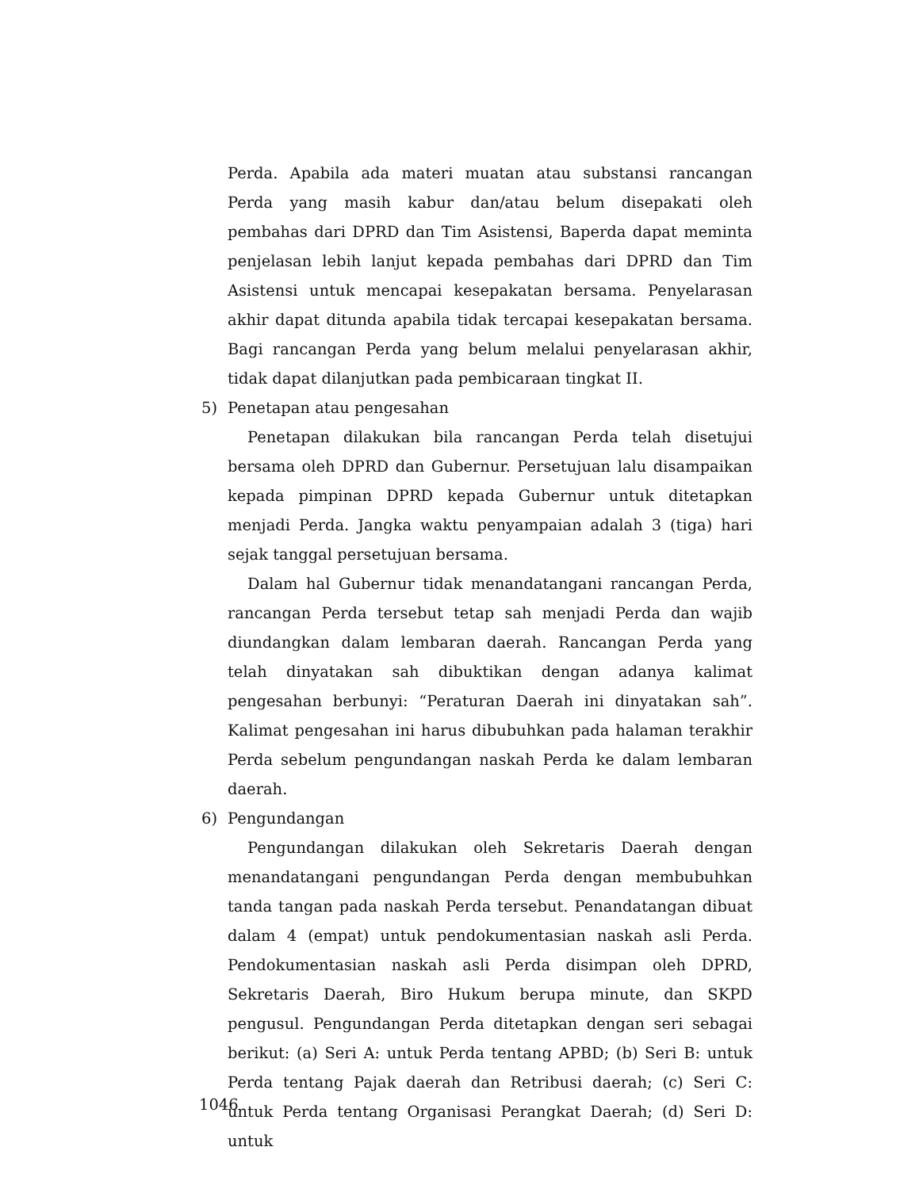Perda. Apabila ada materi muatan atau substansi rancangan Perda yang masih kabur dan/atau belum disepakati oleh pembahas dari DPRD dan Tim Asistensi, Baperda dapat meminta penjelasan lebih lanjut kepada pembahas dari DPRD dan Tim Asistensi untuk mencapai kesepakatan bersama. Penyelarasan akhir dapat ditunda apabila tidak tercapai kesepakatan bersama. Bagi rancangan Perda yang belum melalui penyelarasan akhir, tidak dapat dilanjutkan pada pembicaraan tingkat II.
5) Penetapan atau pengesahan
Penetapan dilakukan bila rancangan Perda telah disetujui bersama oleh DPRD dan Gubernur. Persetujuan lalu disampaikan kepada pimpinan DPRD kepada Gubernur untuk ditetapkan menjadi Perda. Jangka waktu penyampaian adalah 3 (tiga) hari sejak tanggal persetujuan bersama.
Dalam hal Gubernur tidak menandatangani rancangan Perda, rancangan Perda tersebut tetap sah menjadi Perda dan wajib diundangkan dalam lembaran daerah. Rancangan Perda yang telah dinyatakan sah dibuktikan dengan adanya kalimat pengesahan berbunyi: “Peraturan Daerah ini dinyatakan sah”. Kalimat pengesahan ini harus dibubuhkan pada halaman terakhir Perda sebelum pengundangan naskah Perda ke dalam lembaran daerah.
6) Pengundangan
Pengundangan dilakukan oleh Sekretaris Daerah dengan menandatangani pengundangan Perda dengan membubuhkan tanda tangan pada naskah Perda tersebut. Penandatangan dibuat dalam 4 (empat) untuk pendokumentasian naskah asli Perda. Pendokumentasian naskah asli Perda disimpan oleh DPRD, Sekretaris Daerah, Biro Hukum berupa minute, dan SKPD pengusul. Pengundangan Perda ditetapkan dengan seri sebagai berikut: (a) Seri A: untuk Perda tentang APBD; (b) Seri B: untuk Perda tentang Pajak daerah dan Retribusi daerah; (c) Seri C: untuk Perda tentang Organisasi Perangkat Daerah; (d) Seri D: untuk
1046